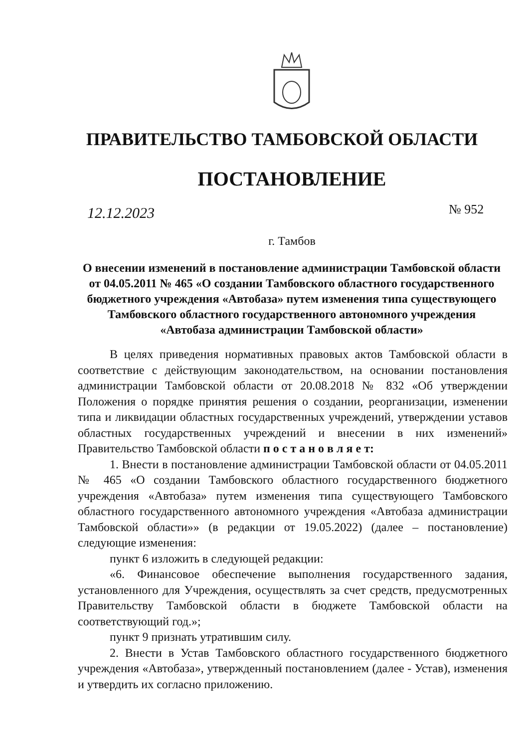ПРАВИТЕЛЬСТВО ТАМБОВСКОЙ ОБЛАСТИ
ПОСТАНОВЛЕНИЕ
12.12.2023 № 952
г. Тамбов
О внесении изменений в постановление администрации Тамбовской области от 04.05.2011 № 465 «О создании Тамбовского областного государственного бюджетного учреждения «Автобаза» путем изменения типа существующего Тамбовского областного государственного автономного учреждения «Автобаза администрации Тамбовской области»
В целях приведения нормативных правовых актов Тамбовской области в соответствие с действующим законодательством, на основании постановления администрации Тамбовской области от 20.08.2018 № 832 «Об утверждении Положения о порядке принятия решения о создании, реорганизации, изменении типа и ликвидации областных государственных учреждений, утверждении уставов областных государственных учреждений и внесении в них изменений» Правительство Тамбовской области п о с т а н о в л я е т:
1. Внести в постановление администрации Тамбовской области от 04.05.2011 № 465 «О создании Тамбовского областного государственного бюджетного учреждения «Автобаза» путем изменения типа существующего Тамбовского областного государственного автономного учреждения «Автобаза администрации Тамбовской области»» (в редакции от 19.05.2022) (далее – постановление) следующие изменения:
пункт 6 изложить в следующей редакции:
«6. Финансовое обеспечение выполнения государственного задания, установленного для Учреждения, осуществлять за счет средств, предусмотренных Правительству Тамбовской области в бюджете Тамбовской области на соответствующий год.»;
пункт 9 признать утратившим силу.
2. Внести в Устав Тамбовского областного государственного бюджетного учреждения «Автобаза», утвержденный постановлением (далее - Устав), изменения и утвердить их согласно приложению.